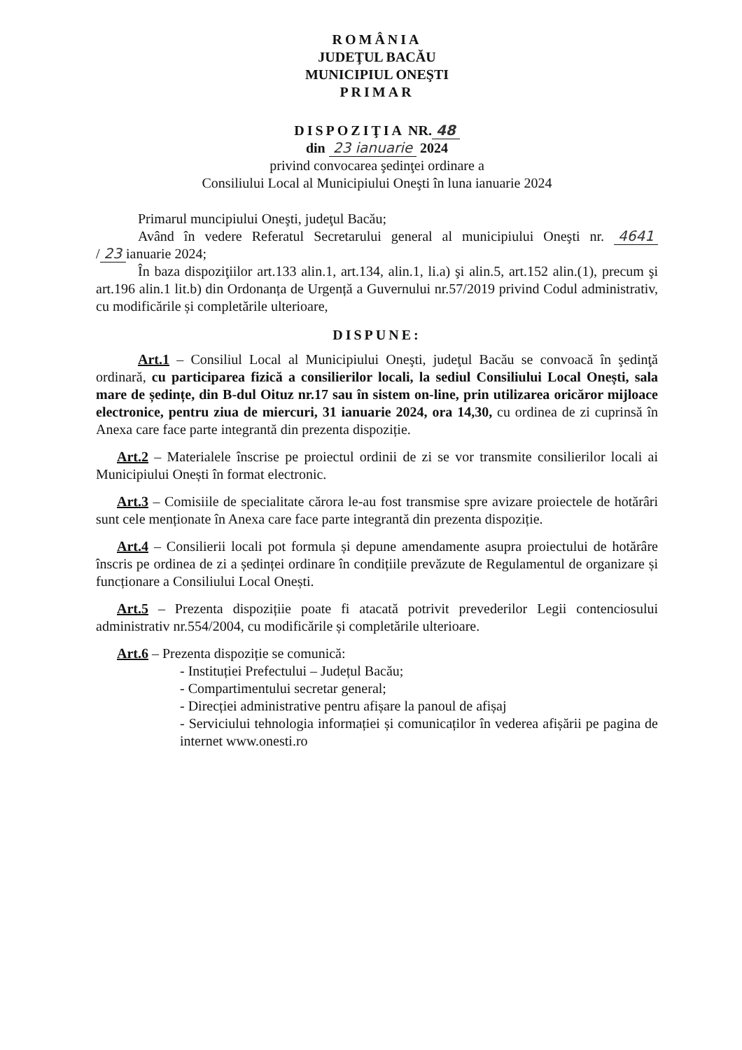ROMÂNIA
JUDEŢUL BACĂU
MUNICIPIUL ONEŞTI
PRIMAR
DISPOZIŢIA NR. 48
din 23 ianuarie 2024
privind convocarea şedinţei ordinare a
Consiliului Local al Municipiului Oneşti în luna ianuarie 2024
Primarul muncipiului Oneşti, judeţul Bacău;
Având în vedere Referatul Secretarului general al municipiului Oneşti nr. 4641 / 23 ianuarie 2024;
În baza dispoziţiilor art.133 alin.1, art.134, alin.1, li.a) şi alin.5, art.152 alin.(1), precum şi art.196 alin.1 lit.b) din Ordonanța de Urgență a Guvernului nr.57/2019 privind Codul administrativ, cu modificările și completările ulterioare,
DISPUNE:
Art.1 – Consiliul Local al Municipiului Oneşti, judeţul Bacău se convoacă în şedinţă ordinară, cu participarea fizică a consilierilor locali, la sediul Consiliului Local Onești, sala mare de ședințe, din B-dul Oituz nr.17 sau în sistem on-line, prin utilizarea oricăror mijloace electronice, pentru ziua de miercuri, 31 ianuarie 2024, ora 14,30, cu ordinea de zi cuprinsă în Anexa care face parte integrantă din prezenta dispoziție.
Art.2 – Materialele înscrise pe proiectul ordinii de zi se vor transmite consilierilor locali ai Municipiului Onești în format electronic.
Art.3 – Comisiile de specialitate cărora le-au fost transmise spre avizare proiectele de hotărâri sunt cele menționate în Anexa care face parte integrantă din prezenta dispoziție.
Art.4 – Consilierii locali pot formula și depune amendamente asupra proiectului de hotărâre înscris pe ordinea de zi a ședinței ordinare în condițiile prevăzute de Regulamentul de organizare și funcționare a Consiliului Local Onești.
Art.5 – Prezenta dispozițiie poate fi atacată potrivit prevederilor Legii contenciosului administrativ nr.554/2004, cu modificările și completările ulterioare.
Art.6 – Prezenta dispoziție se comunică:
- Instituției Prefectului – Județul Bacău;
- Compartimentului secretar general;
- Direcției administrative pentru afișare la panoul de afișaj
- Serviciului tehnologia informației și comunicaților în vederea afișării pe pagina de internet www.onesti.ro